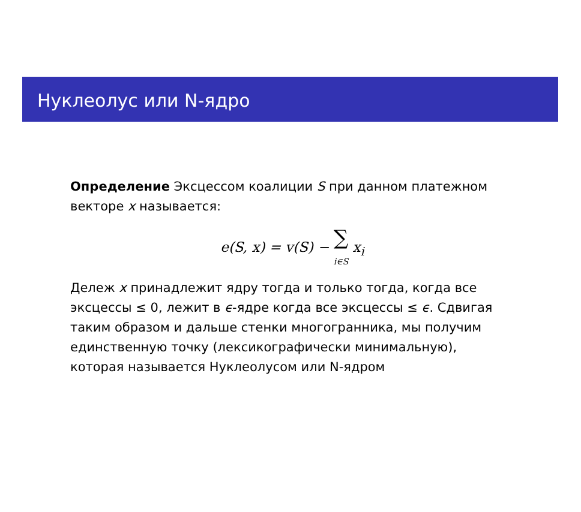Нуклеолус или N-ядро
Определение Эксцессом коалиции S при данном платежном векторе x называется:
e(S, x) = v(S) − ∑
i∈S x<sub>i</sub>
Дележ x принадлежит ядру тогда и только тогда, когда все эксцессы ≤ 0, лежит в ϵ-ядре когда все эксцессы ≤ ϵ. Сдвигая таким образом и дальше стенки многогранника, мы получим единственную точку (лексикографически минимальную), которая называется Нуклеолусом или N-ядром